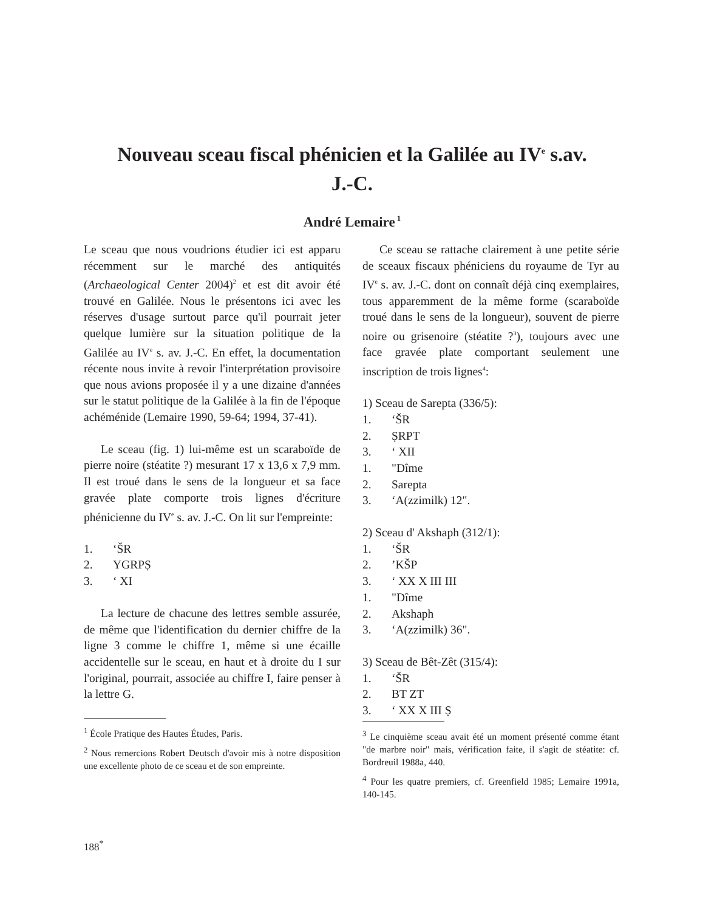Nouveau sceau fiscal phénicien et la Galilée au IV<sup>e</sup> s.av.
J.-C.
André Lemaire<sup>1</sup>
Le sceau que nous voudrions étudier ici est apparu récemment sur le marché des antiquités (Archaeological Center 2004)<sup>2</sup> et est dit avoir été trouvé en Galilée. Nous le présentons ici avec les réserves d'usage surtout parce qu'il pourrait jeter quelque lumière sur la situation politique de la Galilée au IV<sup>e</sup> s. av. J.-C. En effet, la documentation récente nous invite à revoir l'interprétation provisoire que nous avions proposée il y a une dizaine d'années sur le statut politique de la Galilée à la fin de l'époque achéménide (Lemaire 1990, 59-64; 1994, 37-41).
Le sceau (fig. 1) lui-même est un scaraboïde de pierre noire (stéatite ?) mesurant 17 x 13,6 x 7,9 mm. Il est troué dans le sens de la longueur et sa face gravée plate comporte trois lignes d'écriture phénicienne du IV<sup>e</sup> s. av. J.-C. On lit sur l'empreinte:
1. ‘ŠR
2. YGRPṢ
3. ‘ XI
La lecture de chacune des lettres semble assurée, de même que l'identification du dernier chiffre de la ligne 3 comme le chiffre 1, même si une écaille accidentelle sur le sceau, en haut et à droite du I sur l'original, pourrait, associée au chiffre I, faire penser à la lettre G.
<sup>1</sup> École Pratique des Hautes Études, Paris.
<sup>2</sup> Nous remercions Robert Deutsch d'avoir mis à notre disposition une excellente photo de ce sceau et de son empreinte.
Ce sceau se rattache clairement à une petite série de sceaux fiscaux phéniciens du royaume de Tyr au IV<sup>e</sup> s. av. J.-C. dont on connaît déjà cinq exemplaires, tous apparemment de la même forme (scaraboïde troué dans le sens de la longueur), souvent de pierre noire ou grisenoire (stéatite ?<sup>3</sup>), toujours avec une face gravée plate comportant seulement une inscription de trois lignes<sup>4</sup>:
1) Sceau de Sarepta (336/5):
1. ‘ŠR
2. ṢRPT
3. ‘ XII
1. "Dîme
2. Sarepta
3. ‘A(zzimilk) 12".
2) Sceau d' Akshaph (312/1):
1. ‘ŠR
2.’KŠP
3. ‘ XX X III III
1. "Dîme
2. Akshaph
3. ‘A(zzimilk) 36".
3) Sceau de Bêt-Zêt (315/4):
1. ‘ŠR
2. BT ZT
3. ‘ XX X III Ṣ
<sup>3</sup> Le cinquième sceau avait été un moment présenté comme étant "de marbre noir" mais, vérification faite, il s'agit de stéatite: cf. Bordreuil 1988a, 440.
<sup>4</sup> Pour les quatre premiers, cf. Greenfield 1985; Lemaire 1991a, 140-145.
188<sup>*</sup>